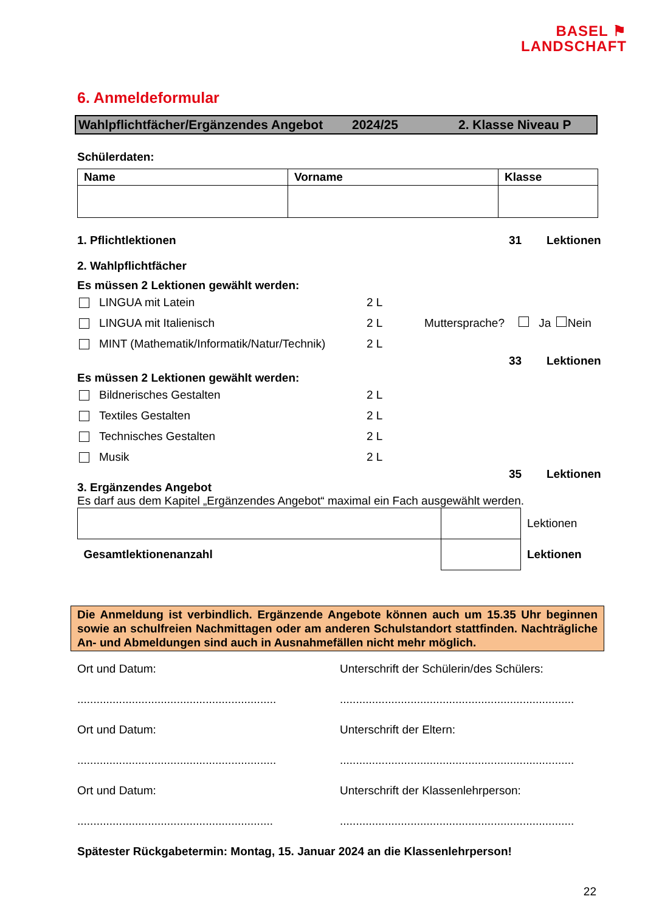BASEL ⚑
LANDSCHAFT
6. Anmeldeformular
Wahlpflichtfächer/Ergänzendes Angebot 2024/25 2. Klasse Niveau P
Schülerdaten:
| Name | Vorname | Klasse |
| --- | --- | --- |
1. Pflichtlektionen 31 Lektionen
2. Wahlpflichtfächer
Es müssen 2 Lektionen gewählt werden:
LINGUA mit Latein 2 L
LINGUA mit Italienisch 2 L Muttersprache? Ja Nein
MINT (Mathematik/Informatik/Natur/Technik) 2 L
33 Lektionen
Es müssen 2 Lektionen gewählt werden:
Bildnerisches Gestalten 2 L
Textiles Gestalten 2 L
Technisches Gestalten 2 L
Musik 2 L
35 Lektionen
3. Ergänzendes Angebot
Es darf aus dem Kapitel „Ergänzendes Angebot“ maximal ein Fach ausgewählt werden.
| | | Lektionen |
| Gesamtlektionenanzahl | | Lektionen |
Die Anmeldung ist verbindlich. Ergänzende Angebote können auch um 15.35 Uhr beginnen sowie an schulfreien Nachmittagen oder am anderen Schulstandort stattfinden. Nachträgliche An- und Abmeldungen sind auch in Ausnahmefällen nicht mehr möglich.
Ort und Datum: Unterschrift der Schülerin/des Schülers:
..............................................................
.........................................................................
Ort und Datum: Unterschrift der Eltern:
..............................................................
.........................................................................
Ort und Datum: Unterschrift der Klassenlehrperson:
.............................................................
.........................................................................
Spätester Rückgabetermin: Montag, 15. Januar 2024 an die Klassenlehrperson!
22